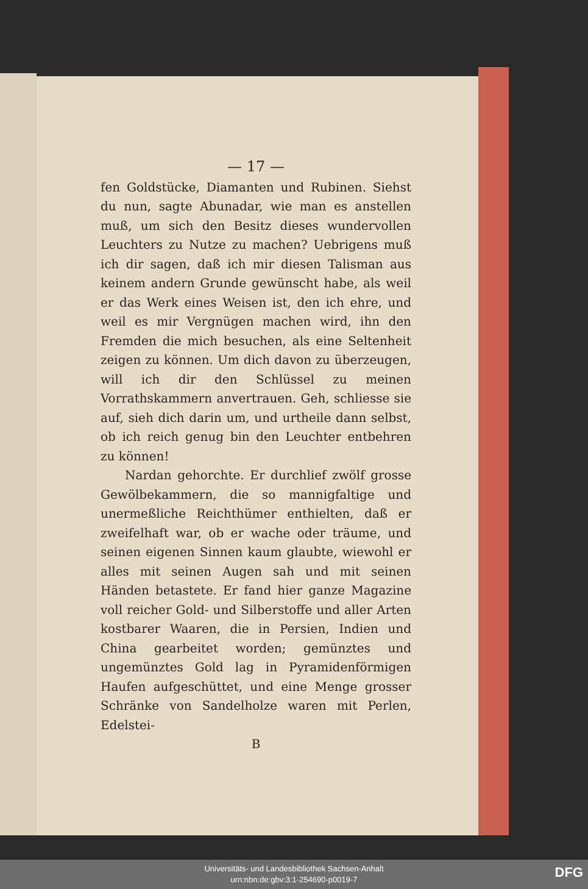— 17 —
fen Goldstücke, Diamanten und Rubinen. Siehst du nun, sagte Abunadar, wie man es anstellen muß, um sich den Besitz dieses wundervollen Leuchters zu Nutze zu machen? Uebrigens muß ich dir sagen, daß ich mir diesen Talisman aus keinem andern Grunde gewünscht habe, als weil er das Werk eines Weisen ist, den ich ehre, und weil es mir Vergnügen machen wird, ihn den Fremden die mich besuchen, als eine Seltenheit zeigen zu können. Um dich davon zu überzeugen, will ich dir den Schlüssel zu meinen Vorrathskammern anvertrauen. Geh, schliesse sie auf, sieh dich darin um, und urtheile dann selbst, ob ich reich genug bin den Leuchter entbehren zu können!
Nardan gehorchte. Er durchlief zwölf grosse Gewölbekammern, die so mannigfaltige und unermeßliche Reichthümer enthielten, daß er zweifelhaft war, ob er wache oder träume, und seinen eigenen Sinnen kaum glaubte, wiewohl er alles mit seinen Augen sah und mit seinen Händen betastete. Er fand hier ganze Magazine voll reicher Gold- und Silberstoffe und aller Arten kostbarer Waaren, die in Persien, Indien und China gearbeitet worden; gemünztes und ungemünztes Gold lag in Pyramidenförmigen Haufen aufgeschüttet, und eine Menge grosser Schränke von Sandelholze waren mit Perlen, Edelstei-
B
Universitäts- und Landesbibliothek Sachsen-Anhalt
urn:nbn:de:gbv:3:1-254690-p0019-7
DFG